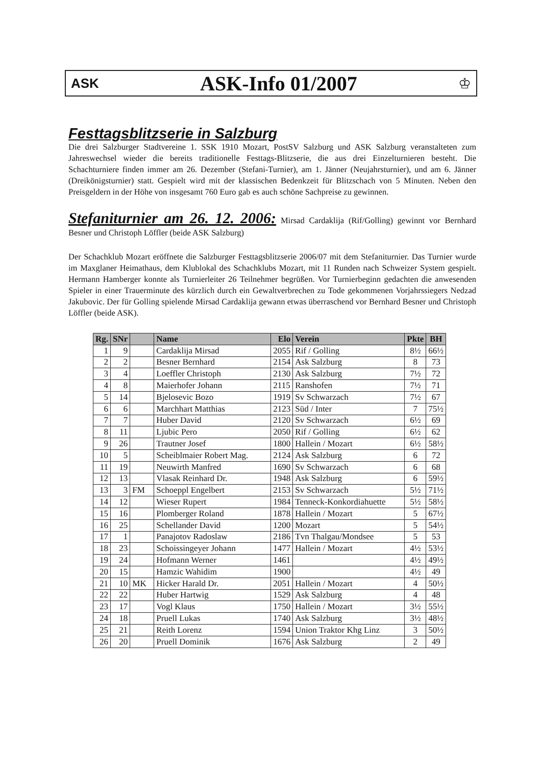ASK
ASK-Info 01/2007
♔
Festtagsblitzserie in Salzburg
Die drei Salzburger Stadtvereine 1. SSK 1910 Mozart, PostSV Salzburg und ASK Salzburg veranstalteten zum Jahreswechsel wieder die bereits traditionelle Festtags-Blitzserie, die aus drei Einzelturnieren besteht. Die Schachturniere finden immer am 26. Dezember (Stefani-Turnier), am 1. Jänner (Neujahrsturnier), und am 6. Jänner (Dreikönigsturnier) statt. Gespielt wird mit der klassischen Bedenkzeit für Blitzschach von 5 Minuten. Neben den Preisgeldern in der Höhe von insgesamt 760 Euro gab es auch schöne Sachpreise zu gewinnen.
Stefaniturnier am 26. 12. 2006: Mirsad Cardaklija (Rif/Golling) gewinnt vor Bernhard Besner und Christoph Löffler (beide ASK Salzburg)
Der Schachklub Mozart eröffnete die Salzburger Festtagsblitzserie 2006/07 mit dem Stefaniturnier. Das Turnier wurde im Maxglaner Heimathaus, dem Klublokal des Schachklubs Mozart, mit 11 Runden nach Schweizer System gespielt. Hermann Hamberger konnte als Turnierleiter 26 Teilnehmer begrüßen. Vor Turnierbeginn gedachten die anwesenden Spieler in einer Trauerminute des kürzlich durch ein Gewaltverbrechen zu Tode gekommenen Vorjahrssiegers Nedzad Jakubovic. Der für Golling spielende Mirsad Cardaklija gewann etwas überraschend vor Bernhard Besner und Christoph Löffler (beide ASK).
| Rg. | SNr | | Name | Elo | Verein | Pkte | BH |
| --- | --- | --- | --- | --- | --- | --- | --- |
| 1 | 9 | | Cardaklija Mirsad | 2055 | Rif / Golling | 8½ | 66½ |
| 2 | 2 | | Besner Bernhard | 2154 | Ask Salzburg | 8 | 73 |
| 3 | 4 | | Loeffler Christoph | 2130 | Ask Salzburg | 7½ | 72 |
| 4 | 8 | | Maierhofer Johann | 2115 | Ranshofen | 7½ | 71 |
| 5 | 14 | | Bjelosevic Bozo | 1919 | Sv Schwarzach | 7½ | 67 |
| 6 | 6 | | Marchhart Matthias | 2123 | Süd / Inter | 7 | 75½ |
| 7 | 7 | | Huber David | 2120 | Sv Schwarzach | 6½ | 69 |
| 8 | 11 | | Ljubic Pero | 2050 | Rif / Golling | 6½ | 62 |
| 9 | 26 | | Trautner Josef | 1800 | Hallein / Mozart | 6½ | 58½ |
| 10 | 5 | | Scheiblmaier Robert Mag. | 2124 | Ask Salzburg | 6 | 72 |
| 11 | 19 | | Neuwirth Manfred | 1690 | Sv Schwarzach | 6 | 68 |
| 12 | 13 | | Vlasak Reinhard Dr. | 1948 | Ask Salzburg | 6 | 59½ |
| 13 | 3 | FM | Schoeppl Engelbert | 2153 | Sv Schwarzach | 5½ | 71½ |
| 14 | 12 | | Wieser Rupert | 1984 | Tenneck-Konkordiahuette | 5½ | 58½ |
| 15 | 16 | | Plomberger Roland | 1878 | Hallein / Mozart | 5 | 67½ |
| 16 | 25 | | Schellander David | 1200 | Mozart | 5 | 54½ |
| 17 | 1 | | Panajotov Radoslaw | 2186 | Tvn Thalgau/Mondsee | 5 | 53 |
| 18 | 23 | | Schoissingeyer Johann | 1477 | Hallein / Mozart | 4½ | 53½ |
| 19 | 24 | | Hofmann Werner | 1461 | | 4½ | 49½ |
| 20 | 15 | | Hamzic Wahidim | 1900 | | 4½ | 49 |
| 21 | 10 | MK | Hicker Harald Dr. | 2051 | Hallein / Mozart | 4 | 50½ |
| 22 | 22 | | Huber Hartwig | 1529 | Ask Salzburg | 4 | 48 |
| 23 | 17 | | Vogl Klaus | 1750 | Hallein / Mozart | 3½ | 55½ |
| 24 | 18 | | Pruell Lukas | 1740 | Ask Salzburg | 3½ | 48½ |
| 25 | 21 | | Reith Lorenz | 1594 | Union Traktor Khg Linz | 3 | 50½ |
| 26 | 20 | | Pruell Dominik | 1676 | Ask Salzburg | 2 | 49 |